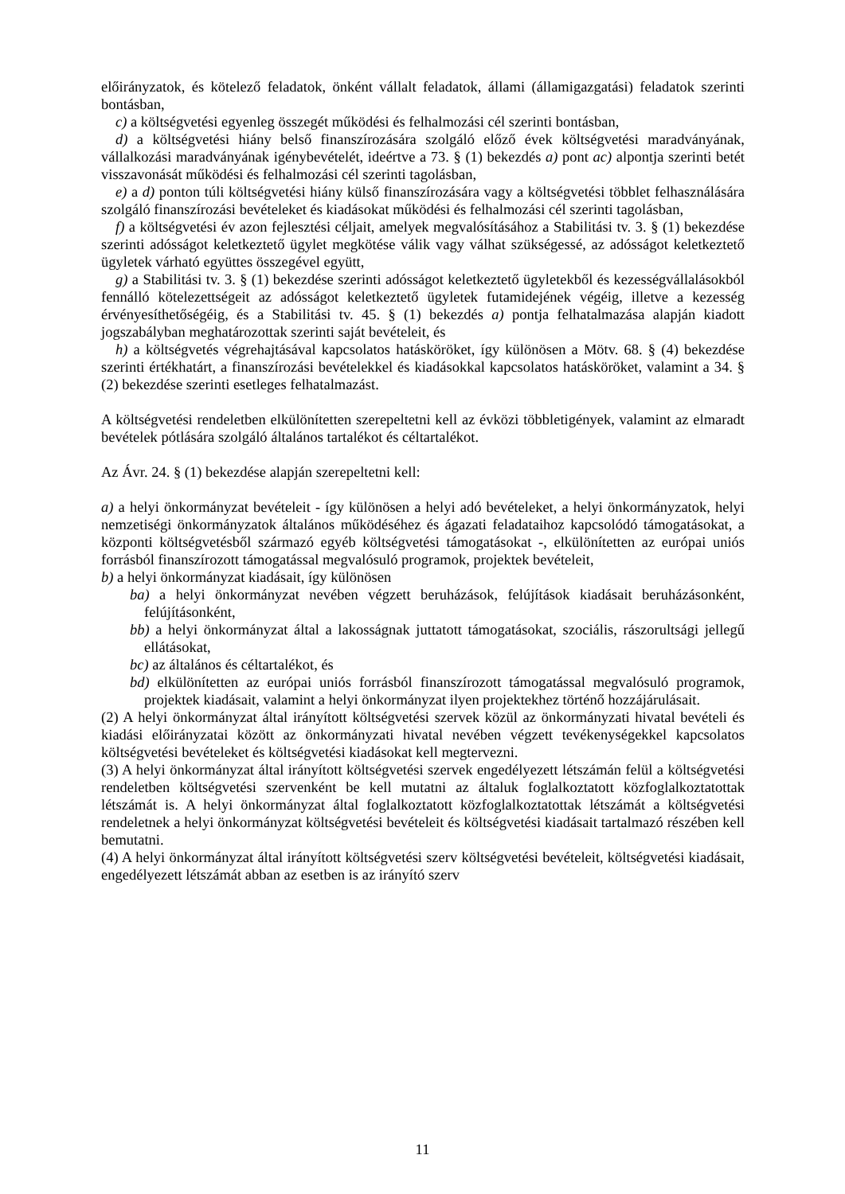előirányzatok, és kötelező feladatok, önként vállalt feladatok, állami (államigazgatási) feladatok szerinti bontásban,
c) a költségvetési egyenleg összegét működési és felhalmozási cél szerinti bontásban,
d) a költségvetési hiány belső finanszírozására szolgáló előző évek költségvetési maradványának, vállalkozási maradványának igénybevételét, ideértve a 73. § (1) bekezdés a) pont ac) alpontja szerinti betét visszavonását működési és felhalmozási cél szerinti tagolásban,
e) a d) ponton túli költségvetési hiány külső finanszírozására vagy a költségvetési többlet felhasználására szolgáló finanszírozási bevételeket és kiadásokat működési és felhalmozási cél szerinti tagolásban,
f) a költségvetési év azon fejlesztési céljait, amelyek megvalósításához a Stabilitási tv. 3. § (1) bekezdése szerinti adósságot keletkeztető ügylet megkötése válik vagy válhat szükségessé, az adósságot keletkeztető ügyletek várható együttes összegével együtt,
g) a Stabilitási tv. 3. § (1) bekezdése szerinti adósságot keletkeztető ügyletekből és kezességvállalásokból fennálló kötelezettségeit az adósságot keletkeztető ügyletek futamidejének végéig, illetve a kezesség érvényesíthetőségéig, és a Stabilitási tv. 45. § (1) bekezdés a) pontja felhatalmazása alapján kiadott jogszabályban meghatározottak szerinti saját bevételeit, és
h) a költségvetés végrehajtásával kapcsolatos hatásköröket, így különösen a Mötv. 68. § (4) bekezdése szerinti értékhatárt, a finanszírozási bevételekkel és kiadásokkal kapcsolatos hatásköröket, valamint a 34. § (2) bekezdése szerinti esetleges felhatalmazást.
A költségvetési rendeletben elkülönítetten szerepeltetni kell az évközi többletigények, valamint az elmaradt bevételek pótlására szolgáló általános tartalékot és céltartalékot.
Az Ávr. 24. § (1) bekezdése alapján szerepeltetni kell:
a) a helyi önkormányzat bevételeit - így különösen a helyi adó bevételeket, a helyi önkormányzatok, helyi nemzetiségi önkormányzatok általános működéséhez és ágazati feladataihoz kapcsolódó támogatásokat, a központi költségvetésből származó egyéb költségvetési támogatásokat -, elkülönítetten az európai uniós forrásból finanszírozott támogatással megvalósuló programok, projektek bevételeit,
b) a helyi önkormányzat kiadásait, így különösen
ba) a helyi önkormányzat nevében végzett beruházások, felújítások kiadásait beruházásonként, felújításonként,
bb) a helyi önkormányzat által a lakosságnak juttatott támogatásokat, szociális, rászorultsági jellegű ellátásokat,
bc) az általános és céltartalékot, és
bd) elkülönítetten az európai uniós forrásból finanszírozott támogatással megvalósuló programok, projektek kiadásait, valamint a helyi önkormányzat ilyen projektekhez történő hozzájárulásait.
(2) A helyi önkormányzat által irányított költségvetési szervek közül az önkormányzati hivatal bevételi és kiadási előirányzatai között az önkormányzati hivatal nevében végzett tevékenységekkel kapcsolatos költségvetési bevételeket és költségvetési kiadásokat kell megtervezni.
(3) A helyi önkormányzat által irányított költségvetési szervek engedélyezett létszámán felül a költségvetési rendeletben költségvetési szervenként be kell mutatni az általuk foglalkoztatott közfoglalkoztatottak létszámát is. A helyi önkormányzat által foglalkoztatott közfoglalkoztatottak létszámát a költségvetési rendeletnek a helyi önkormányzat költségvetési bevételeit és költségvetési kiadásait tartalmazó részében kell bemutatni.
(4) A helyi önkormányzat által irányított költségvetési szerv költségvetési bevételeit, költségvetési kiadásait, engedélyezett létszámát abban az esetben is az irányító szerv
11